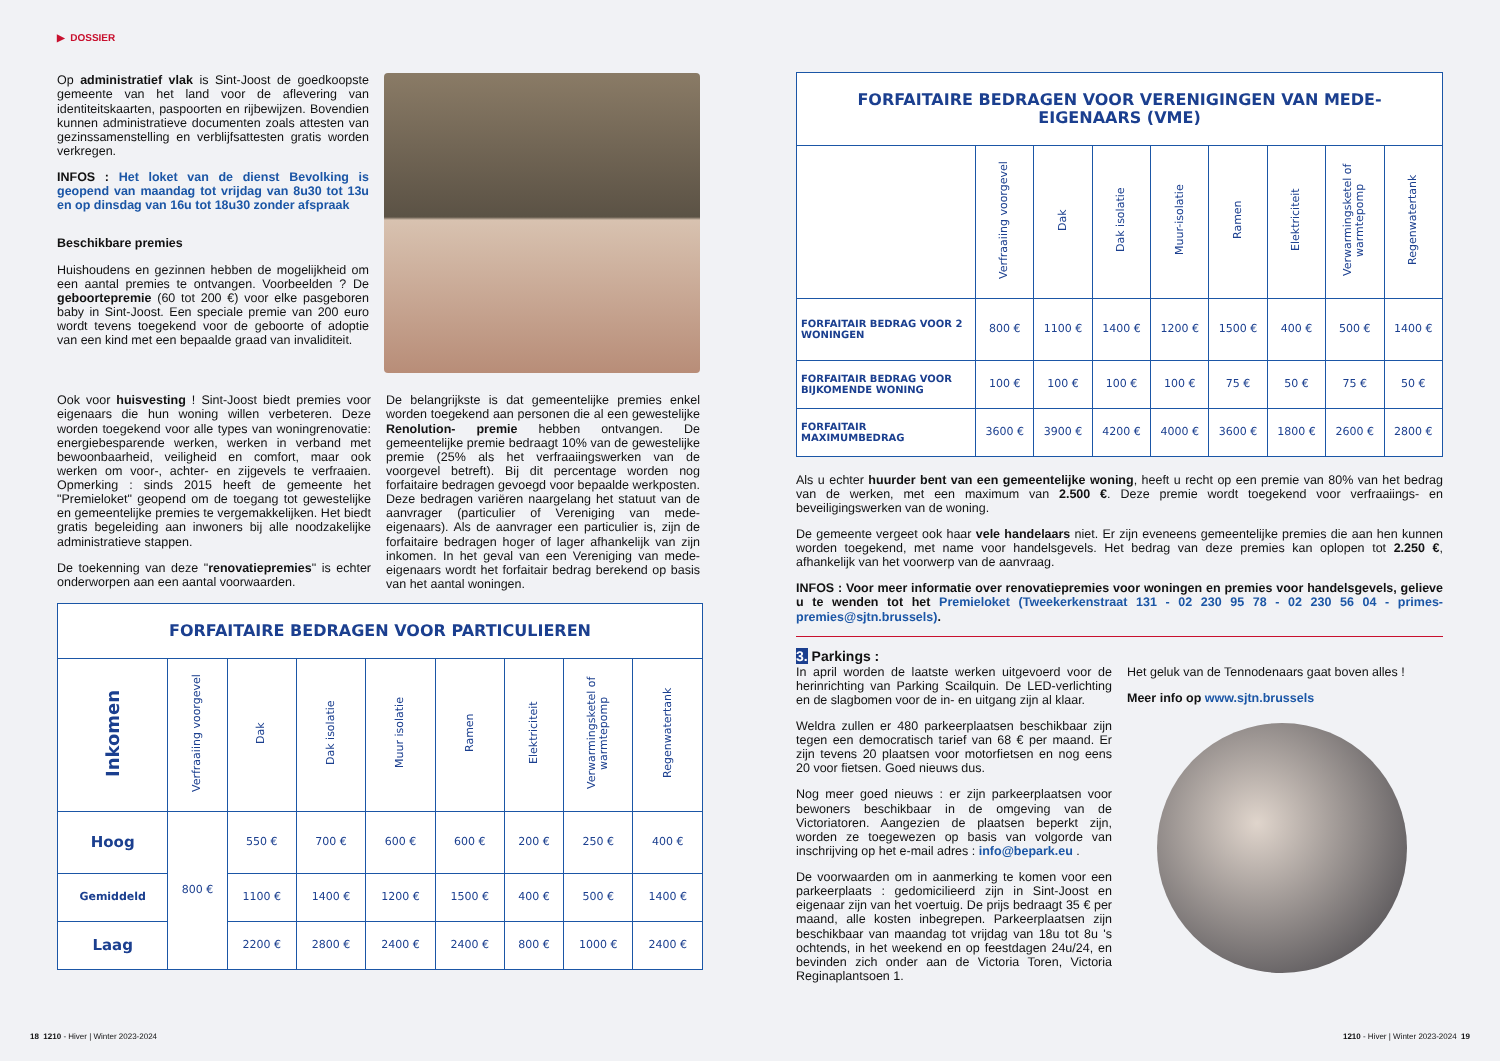▶ DOSSIER
Op administratief vlak is Sint-Joost de goedkoopste gemeente van het land voor de aflevering van identiteitskaarten, paspoorten en rijbewijzen. Bovendien kunnen administratieve documenten zoals attesten van gezinssamenstelling en verblijfsattesten gratis worden verkregen.
INFOS : Het loket van de dienst Bevolking is geopend van maandag tot vrijdag van 8u30 tot 13u en op dinsdag van 16u tot 18u30 zonder afspraak
Beschikbare premies
Huishoudens en gezinnen hebben de mogelijkheid om een aantal premies te ontvangen. Voorbeelden ? De geboortepremie (60 tot 200 €) voor elke pasgeboren baby in Sint-Joost. Een speciale premie van 200 euro wordt tevens toegekend voor de geboorte of adoptie van een kind met een bepaalde graad van invaliditeit.
Ook voor huisvesting ! Sint-Joost biedt premies voor eigenaars die hun woning willen verbeteren. Deze worden toegekend voor alle types van woningrenovatie: energiebesparende werken, werken in verband met bewoonbaarheid, veiligheid en comfort, maar ook werken om voor-, achter- en zijgevels te verfraaien. Opmerking : sinds 2015 heeft de gemeente het "Premieloket" geopend om de toegang tot gewestelijke en gemeentelijke premies te vergemakkelijken. Het biedt gratis begeleiding aan inwoners bij alle noodzakelijke administratieve stappen.
De toekenning van deze "renovatiepremies" is echter onderworpen aan een aantal voorwaarden.
De belangrijkste is dat gemeentelijke premies enkel worden toegekend aan personen die al een gewestelijke Renolution- premie hebben ontvangen. De gemeentelijke premie bedraagt 10% van de gewestelijke premie (25% als het verfraaiingswerken van de voorgevel betreft). Bij dit percentage worden nog forfaitaire bedragen gevoegd voor bepaalde werkposten. Deze bedragen variëren naargelang het statuut van de aanvrager (particulier of Vereniging van mede-eigenaars). Als de aanvrager een particulier is, zijn de forfaitaire bedragen hoger of lager afhankelijk van zijn inkomen. In het geval van een Vereniging van mede-eigenaars wordt het forfaitair bedrag berekend op basis van het aantal woningen.
| FORFAITAIRE BEDRAGEN VOOR PARTICULIEREN | | | | | | | | |
| --- | --- | --- | --- | --- | --- | --- | --- | --- |
| Inkomen | Verfraaiing voorgevel | Dak | Dak isolatie | Muur isolatie | Ramen | Elektriciteit | Verwarmingsketel of warmtepomp | Regenwatertank |
| Hoog | 800 € | 550 € | 700 € | 600 € | 600 € | 200 € | 250 € | 400 € |
| Gemiddeld | | 1100 € | 1400 € | 1200 € | 1500 € | 400 € | 500 € | 1400 € |
| Laag | | 2200 € | 2800 € | 2400 € | 2400 € | 800 € | 1000 € | 2400 € |
18 1210 - Hiver | Winter 2023-2024
| FORFAITAIRE BEDRAGEN VOOR VERENIGINGEN VAN MEDE-EIGENAARS (VME) | | | | | | | | |
| --- | --- | --- | --- | --- | --- | --- | --- | --- |
| | Verfraaiing voorgevel | Dak | Dak isolatie | Muur-isolatie | Ramen | Elektriciteit | Verwarmingsketel of warmtepomp | Regenwatertank |
| FORFAITAIR BEDRAG VOOR 2 WONINGEN | 800 € | 1100 € | 1400 € | 1200 € | 1500 € | 400 € | 500 € | 1400 € |
| FORFAITAIR BEDRAG VOOR BIJKOMENDE WONING | 100 € | 100 € | 100 € | 100 € | 75 € | 50 € | 75 € | 50 € |
| FORFAITAIR MAXIMUMBEDRAG | 3600 € | 3900 € | 4200 € | 4000 € | 3600 € | 1800 € | 2600 € | 2800 € |
Als u echter huurder bent van een gemeentelijke woning, heeft u recht op een premie van 80% van het bedrag van de werken, met een maximum van 2.500 €. Deze premie wordt toegekend voor verfraaiings- en beveiligingswerken van de woning.
De gemeente vergeet ook haar vele handelaars niet. Er zijn eveneens gemeentelijke premies die aan hen kunnen worden toegekend, met name voor handelsgevels. Het bedrag van deze premies kan oplopen tot 2.250 €, afhankelijk van het voorwerp van de aanvraag.
INFOS : Voor meer informatie over renovatiepremies voor woningen en premies voor handelsgevels, gelieve u te wenden tot het Premieloket (Tweekerkenstraat 131 - 02 230 95 78 - 02 230 56 04 - primes-premies@sjtn.brussels).
3. Parkings :
In april worden de laatste werken uitgevoerd voor de herinrichting van Parking Scailquin. De LED-verlichting en de slagbomen voor de in- en uitgang zijn al klaar.
Weldra zullen er 480 parkeerplaatsen beschikbaar zijn tegen een democratisch tarief van 68 € per maand. Er zijn tevens 20 plaatsen voor motorfietsen en nog eens 20 voor fietsen. Goed nieuws dus.
Nog meer goed nieuws : er zijn parkeerplaatsen voor bewoners beschikbaar in de omgeving van de Victoriatoren. Aangezien de plaatsen beperkt zijn, worden ze toegewezen op basis van volgorde van inschrijving op het e-mail adres : info@bepark.eu .
De voorwaarden om in aanmerking te komen voor een parkeerplaats : gedomicilieerd zijn in Sint-Joost en eigenaar zijn van het voertuig. De prijs bedraagt 35 € per maand, alle kosten inbegrepen. Parkeerplaatsen zijn beschikbaar van maandag tot vrijdag van 18u tot 8u 's ochtends, in het weekend en op feestdagen 24u/24, en bevinden zich onder aan de Victoria Toren, Victoria Reginaplantsoen 1.
Het geluk van de Tennodenaars gaat boven alles !
Meer info op www.sjtn.brussels
1210 - Hiver | Winter 2023-2024 19